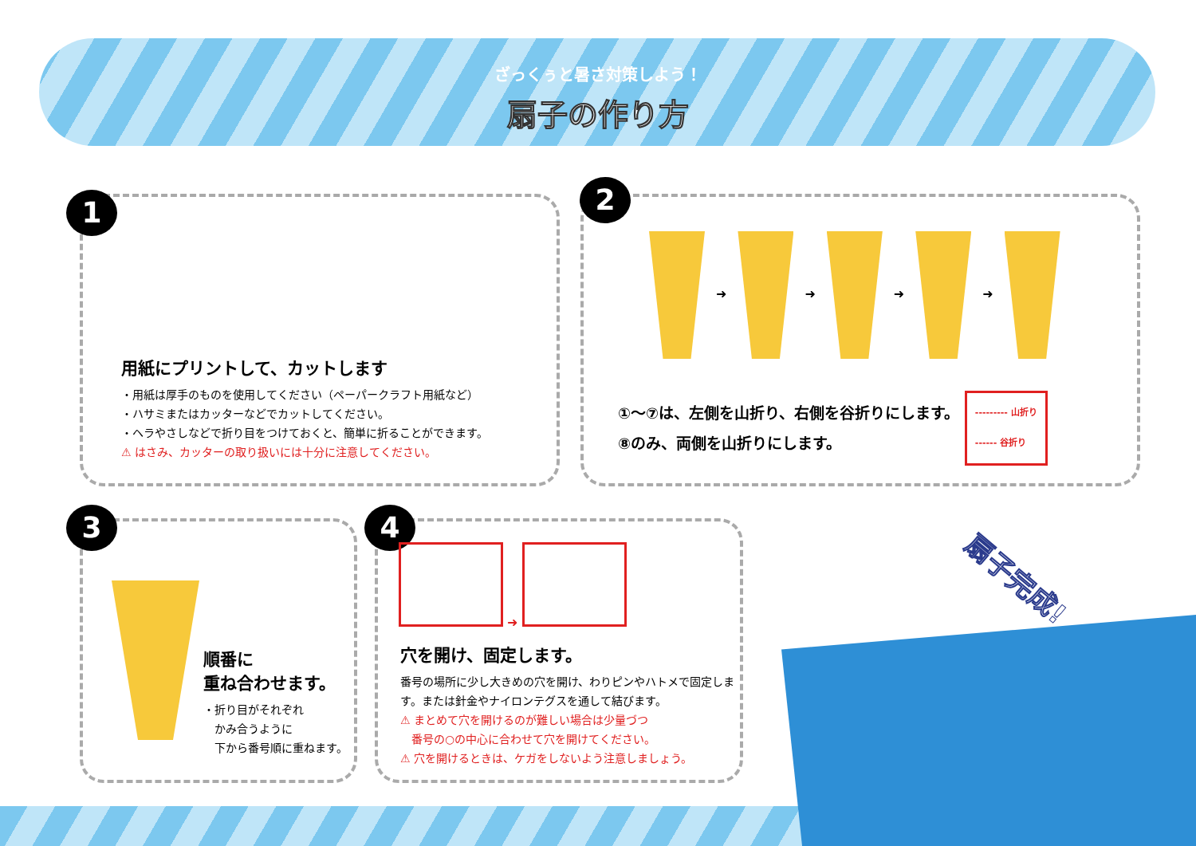ざっくぅと暑さ対策しよう！
扇子の作り方
1
用紙にプリントして、カットします
・用紙は厚手のものを使用してください（ペーパークラフト用紙など）
・ハサミまたはカッターなどでカットしてください。
・ヘラやさしなどで折り目をつけておくと、簡単に折ることができます。
⚠ はさみ、カッターの取り扱いには十分に注意してください。
2
➜ ➜ ➜ ➜
①〜⑦は、左側を山折り、右側を谷折りにします。
⑧のみ、両側を山折りにします。
--------- 山折り
------ 谷折り
3
順番に
重ね合わせます。
・折り目がそれぞれ
　かみ合うように
　下から番号順に重ねます。
4
➜
穴を開け、固定します。
番号の場所に少し大きめの穴を開け、わりピンやハトメで固定します。または針金やナイロンテグスを通して結びます。
⚠ まとめて穴を開けるのが難しい場合は少量づつ
　番号の○の中心に合わせて穴を開けてください。
⚠ 穴を開けるときは、ケガをしないよう注意しましょう。
扇子完成!